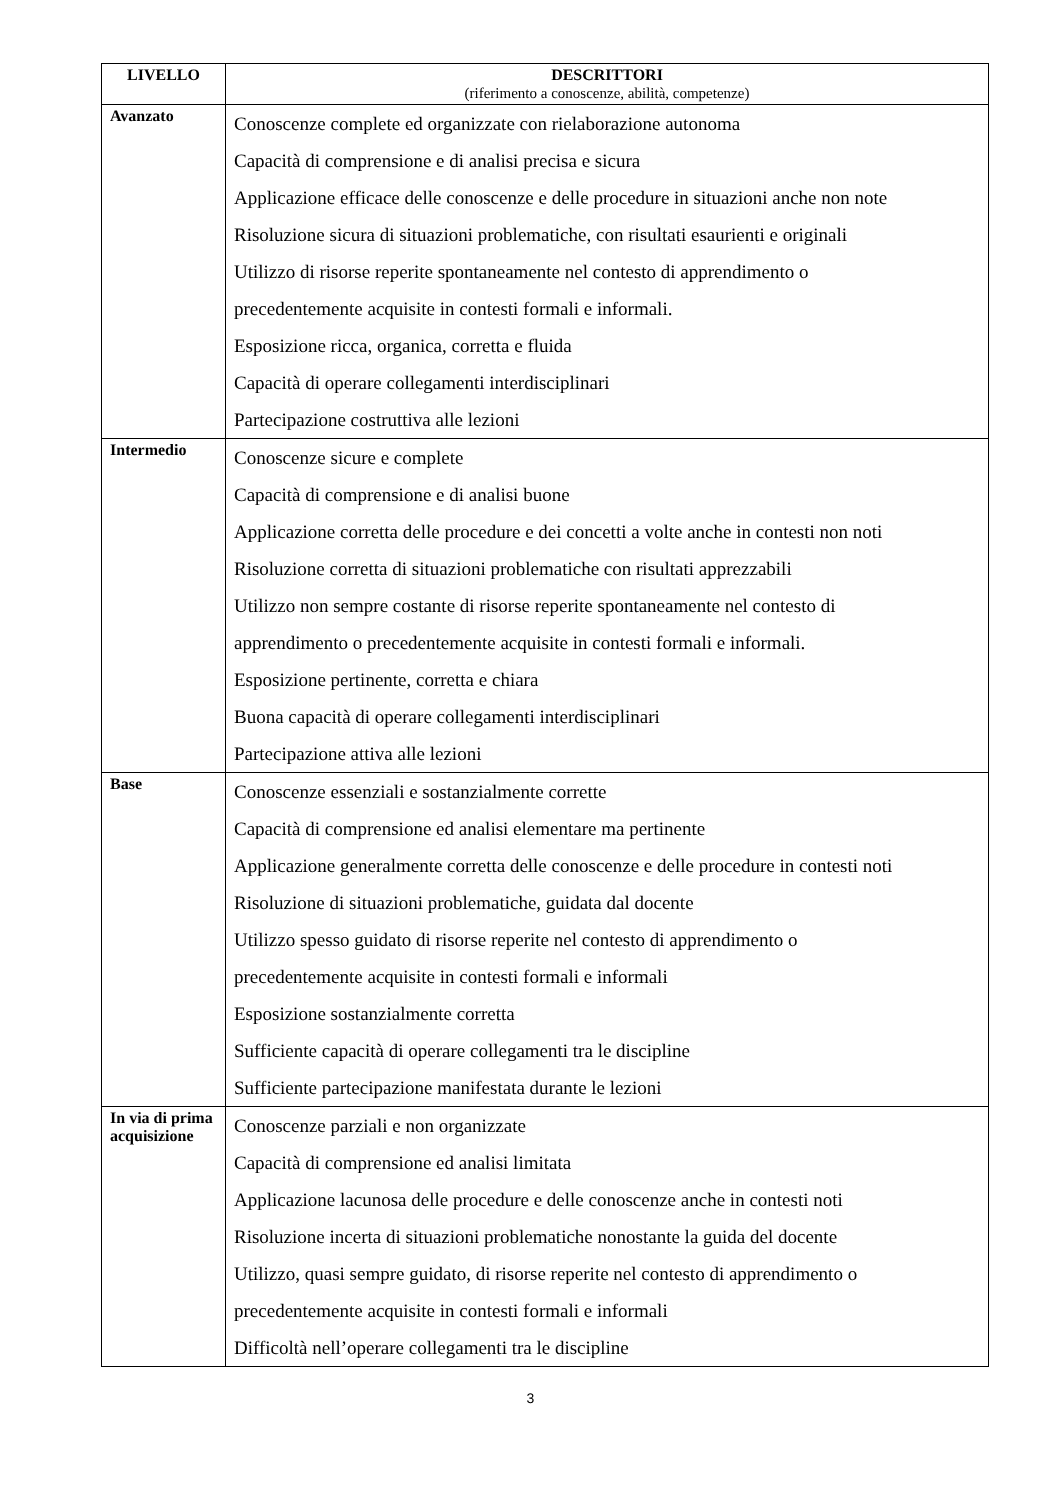| LIVELLO | DESCRITTORI (riferimento a conoscenze, abilità, competenze) |
| --- | --- |
| Avanzato | Conoscenze complete ed organizzate con rielaborazione autonoma Capacità di comprensione e di analisi precisa e sicura Applicazione efficace delle conoscenze e delle procedure in situazioni anche non note Risoluzione sicura di situazioni problematiche, con risultati esaurienti e originali Utilizzo di risorse reperite spontaneamente nel contesto di apprendimento o precedentemente acquisite in contesti formali e informali. Esposizione ricca, organica, corretta e fluida Capacità di operare collegamenti interdisciplinari Partecipazione costruttiva alle lezioni |
| Intermedio | Conoscenze sicure e complete Capacità di comprensione e di analisi buone Applicazione corretta delle procedure e dei concetti a volte anche in contesti non noti Risoluzione corretta di situazioni problematiche con risultati apprezzabili Utilizzo non sempre costante di risorse reperite spontaneamente nel contesto di apprendimento o precedentemente acquisite in contesti formali e informali. Esposizione pertinente, corretta e chiara Buona capacità di operare collegamenti interdisciplinari Partecipazione attiva alle lezioni |
| Base | Conoscenze essenziali e sostanzialmente corrette Capacità di comprensione ed analisi elementare ma pertinente Applicazione generalmente corretta delle conoscenze e delle procedure in contesti noti Risoluzione di situazioni problematiche, guidata dal docente Utilizzo spesso guidato di risorse reperite nel contesto di apprendimento o precedentemente acquisite in contesti formali e informali Esposizione sostanzialmente corretta Sufficiente capacità di operare collegamenti tra le discipline Sufficiente partecipazione manifestata durante le lezioni |
| In via di prima acquisizione | Conoscenze parziali e non organizzate Capacità di comprensione ed analisi limitata Applicazione lacunosa delle procedure e delle conoscenze anche in contesti noti Risoluzione incerta di situazioni problematiche nonostante la guida del docente Utilizzo, quasi sempre guidato, di risorse reperite nel contesto di apprendimento o precedentemente acquisite in contesti formali e informali Difficoltà nell’operare collegamenti tra le discipline |
3